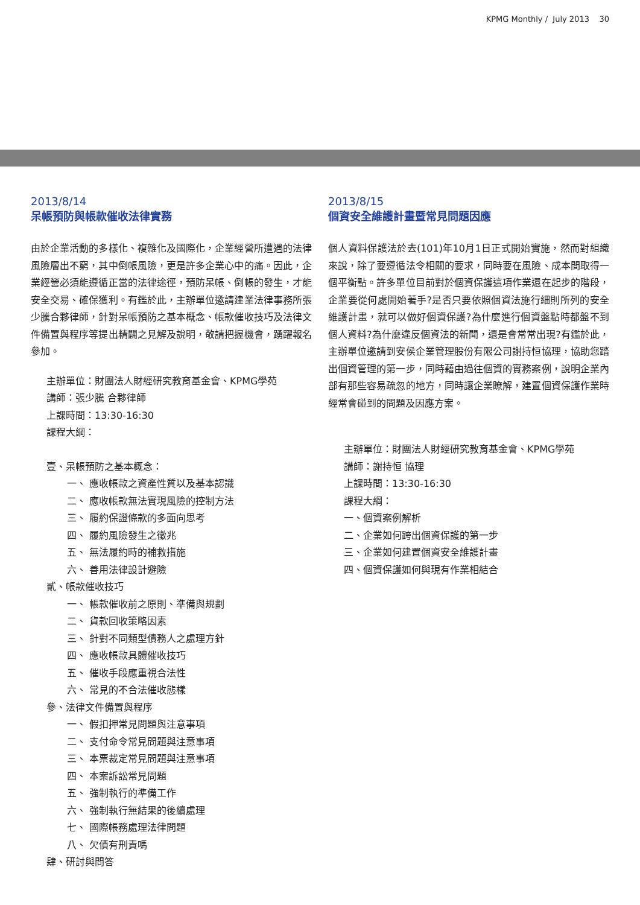KPMG Monthly / July 2013 30
2013/8/14
呆帳預防與帳款催收法律實務
由於企業活動的多樣化、複雜化及國際化，企業經營所遭遇的法律風險層出不窮，其中倒帳風險，更是許多企業心中的痛。因此，企業經營必須能遵循正當的法律途徑，預防呆帳、倒帳的發生，才能安全交易、確保獲利。有鑑於此，主辦單位邀請建業法律事務所張少騰合夥律師，針對呆帳預防之基本概念、帳款催收技巧及法律文件備置與程序等提出精闢之見解及說明，敬請把握機會，踴躍報名參加。
主辦單位：財團法人財經研究教育基金會、KPMG學苑
講師：張少騰 合夥律師
上課時間：13:30-16:30
課程大綱：
壹、呆帳預防之基本概念：
一、 應收帳款之資產性質以及基本認識
二、 應收帳款無法實現風險的控制方法
三、 履約保證條款的多面向思考
四、 履約風險發生之徵兆
五、 無法履約時的補救措施
六、 善用法律設計避險
貳、帳款催收技巧
一、 帳款催收前之原則、準備與規劃
二、 貨款回收策略因素
三、 針對不同類型債務人之處理方針
四、 應收帳款具體催收技巧
五、 催收手段應重視合法性
六、 常見的不合法催收態樣
參、法律文件備置與程序
一、 假扣押常見問題與注意事項
二、 支付命令常見問題與注意事項
三、 本票裁定常見問題與注意事項
四、 本案訴訟常見問題
五、 強制執行的準備工作
六、 強制執行無結果的後續處理
七、 國際帳務處理法律問題
八、 欠債有刑責嗎
肆、研討與問答
2013/8/15
個資安全維護計畫暨常見問題因應
個人資料保護法於去(101)年10月1日正式開始實施，然而對組織來說，除了要遵循法令相關的要求，同時要在風險、成本間取得一個平衡點。許多單位目前對於個資保護這項作業還在起步的階段，企業要從何處開始著手?是否只要依照個資法施行細則所列的安全維護計畫，就可以做好個資保護?為什麼進行個資盤點時都盤不到個人資料?為什麼違反個資法的新聞，還是會常常出現?有鑑於此，主辦單位邀請到安侯企業管理股份有限公司謝持恒協理，協助您踏出個資管理的第一步，同時藉由過往個資的實務案例，說明企業內部有那些容易疏忽的地方，同時讓企業瞭解，建置個資保護作業時經常會碰到的問題及因應方案。
主辦單位：財團法人財經研究教育基金會、KPMG學苑
講師：謝持恒 協理
上課時間：13:30-16:30
課程大綱：
一、個資案例解析
二、企業如何跨出個資保護的第一步
三、企業如何建置個資安全維護計畫
四、個資保護如何與現有作業相結合